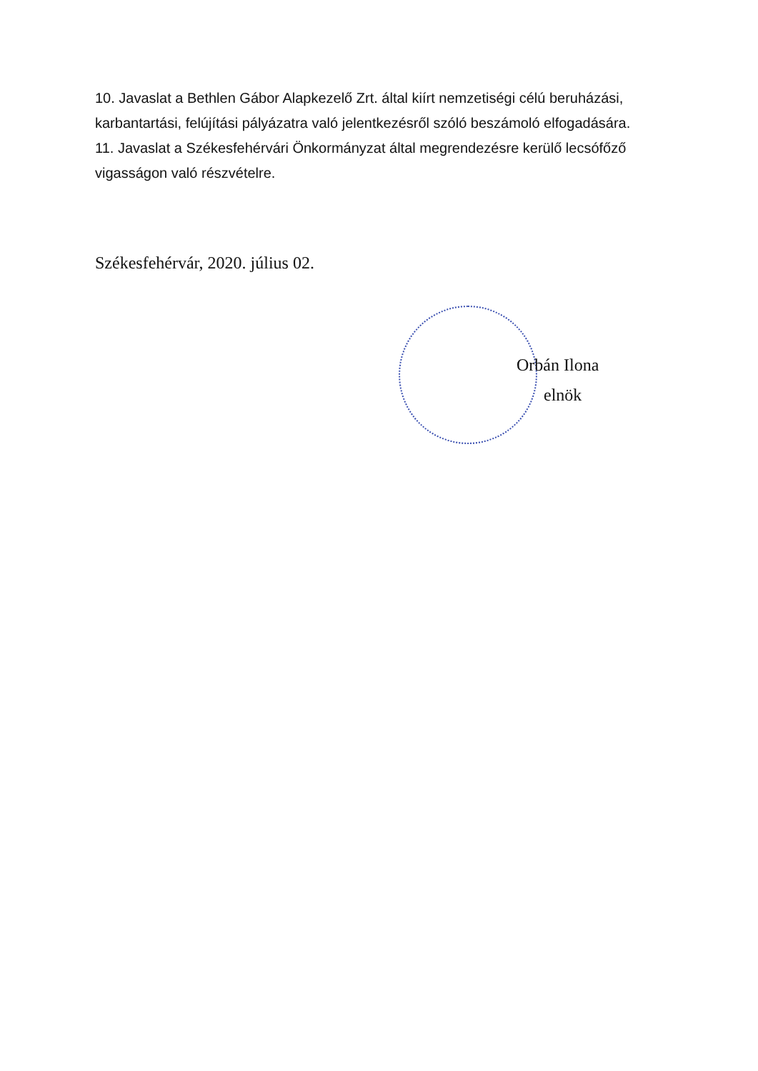10. Javaslat a Bethlen Gábor Alapkezelő Zrt. által kiírt nemzetiségi célú beruházási, karbantartási, felújítási pályázatra való jelentkezésről szóló beszámoló elfogadására.
11. Javaslat a Székesfehérvári Önkormányzat által megrendezésre kerülő lecsófőző vigasságon való részvételre.
Székesfehérvár, 2020. július 02.
Orbán Ilona
elnök